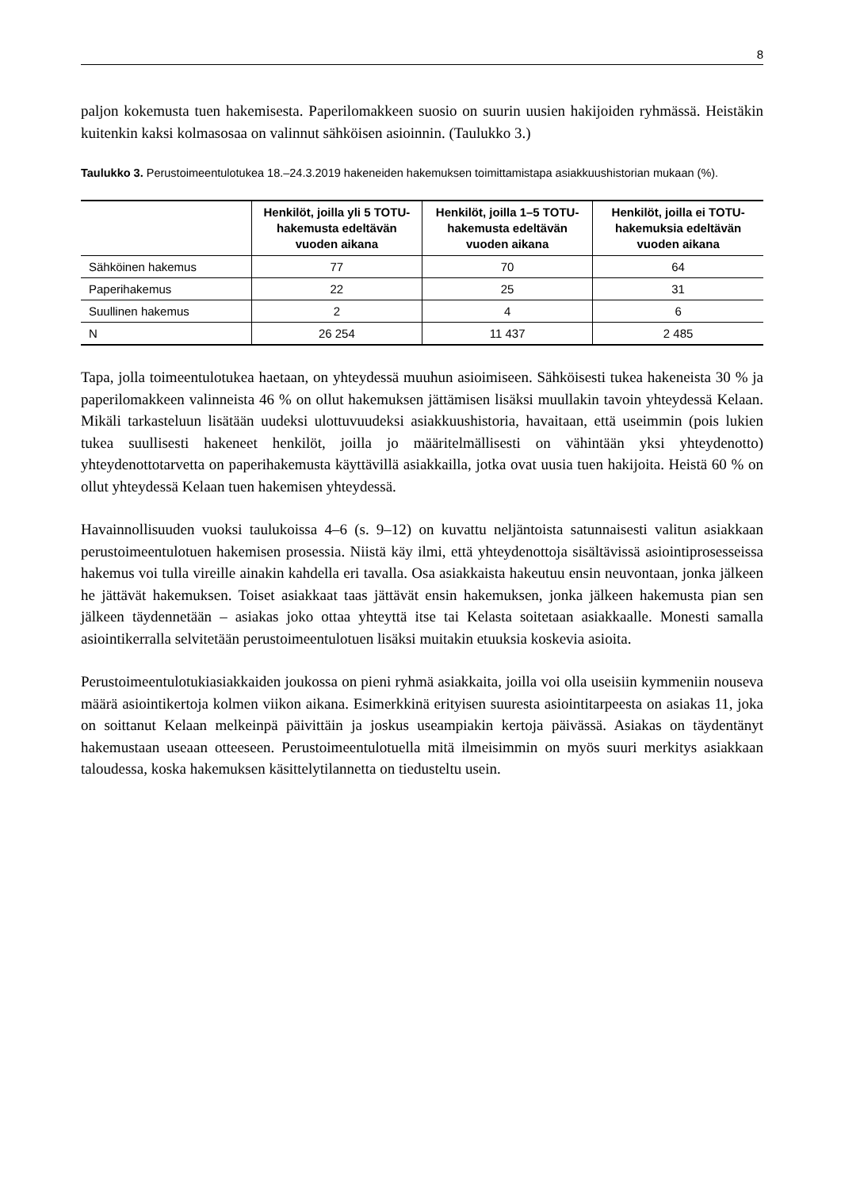8
paljon kokemusta tuen hakemisesta. Paperilomakkeen suosio on suurin uusien hakijoiden ryhmässä. Heistäkin kuitenkin kaksi kolmasosaa on valinnut sähköisen asioinnin. (Taulukko 3.)
Taulukko 3. Perustoimeentulotukea 18.–24.3.2019 hakeneiden hakemuksen toimittamistapa asiakkuushistorian mukaan (%).
| | Henkilöt, joilla yli 5 TOTU-hakemusta edeltävän vuoden aikana | Henkilöt, joilla 1–5 TOTU-hakemusta edeltävän vuoden aikana | Henkilöt, joilla ei TOTU-hakemuksia edeltävän vuoden aikana |
| --- | --- | --- | --- |
| Sähköinen hakemus | 77 | 70 | 64 |
| Paperihakemus | 22 | 25 | 31 |
| Suullinen hakemus | 2 | 4 | 6 |
| N | 26 254 | 11 437 | 2 485 |
Tapa, jolla toimeentulotukea haetaan, on yhteydessä muuhun asioimiseen. Sähköisesti tukea hakeneista 30 % ja paperilomakkeen valinneista 46 % on ollut hakemuksen jättämisen lisäksi muullakin tavoin yhteydessä Kelaan. Mikäli tarkasteluun lisätään uudeksi ulottuvuudeksi asiakkuushistoria, havaitaan, että useimmin (pois lukien tukea suullisesti hakeneet henkilöt, joilla jo määritelmällisesti on vähintään yksi yhteydenotto) yhteydenottotarvetta on paperihakemusta käyttävillä asiakkailla, jotka ovat uusia tuen hakijoita. Heistä 60 % on ollut yhteydessä Kelaan tuen hakemisen yhteydessä.
Havainnollisuuden vuoksi taulukoissa 4–6 (s. 9–12) on kuvattu neljäntoista satunnaisesti valitun asiakkaan perustoimeentulotuen hakemisen prosessia. Niistä käy ilmi, että yhteydenottoja sisältävissä asiointiprosesseissa hakemus voi tulla vireille ainakin kahdella eri tavalla. Osa asiakkaista hakeutuu ensin neuvontaan, jonka jälkeen he jättävät hakemuksen. Toiset asiakkaat taas jättävät ensin hakemuksen, jonka jälkeen hakemusta pian sen jälkeen täydennetään – asiakas joko ottaa yhteyttä itse tai Kelasta soitetaan asiakkaalle. Monesti samalla asiointikerralla selvitetään perustoimeentulotuen lisäksi muitakin etuuksia koskevia asioita.
Perustoimeentulotukiasiakkaiden joukossa on pieni ryhmä asiakkaita, joilla voi olla useisiin kymmeniin nouseva määrä asiointikertoja kolmen viikon aikana. Esimerkkinä erityisen suuresta asiointitarpeesta on asiakas 11, joka on soittanut Kelaan melkeinpä päivittäin ja joskus useampiakin kertoja päivässä. Asiakas on täydentänyt hakemustaan useaan otteeseen. Perustoimeentulotuella mitä ilmeisimmin on myös suuri merkitys asiakkaan taloudessa, koska hakemuksen käsittelytilannetta on tiedusteltu usein.